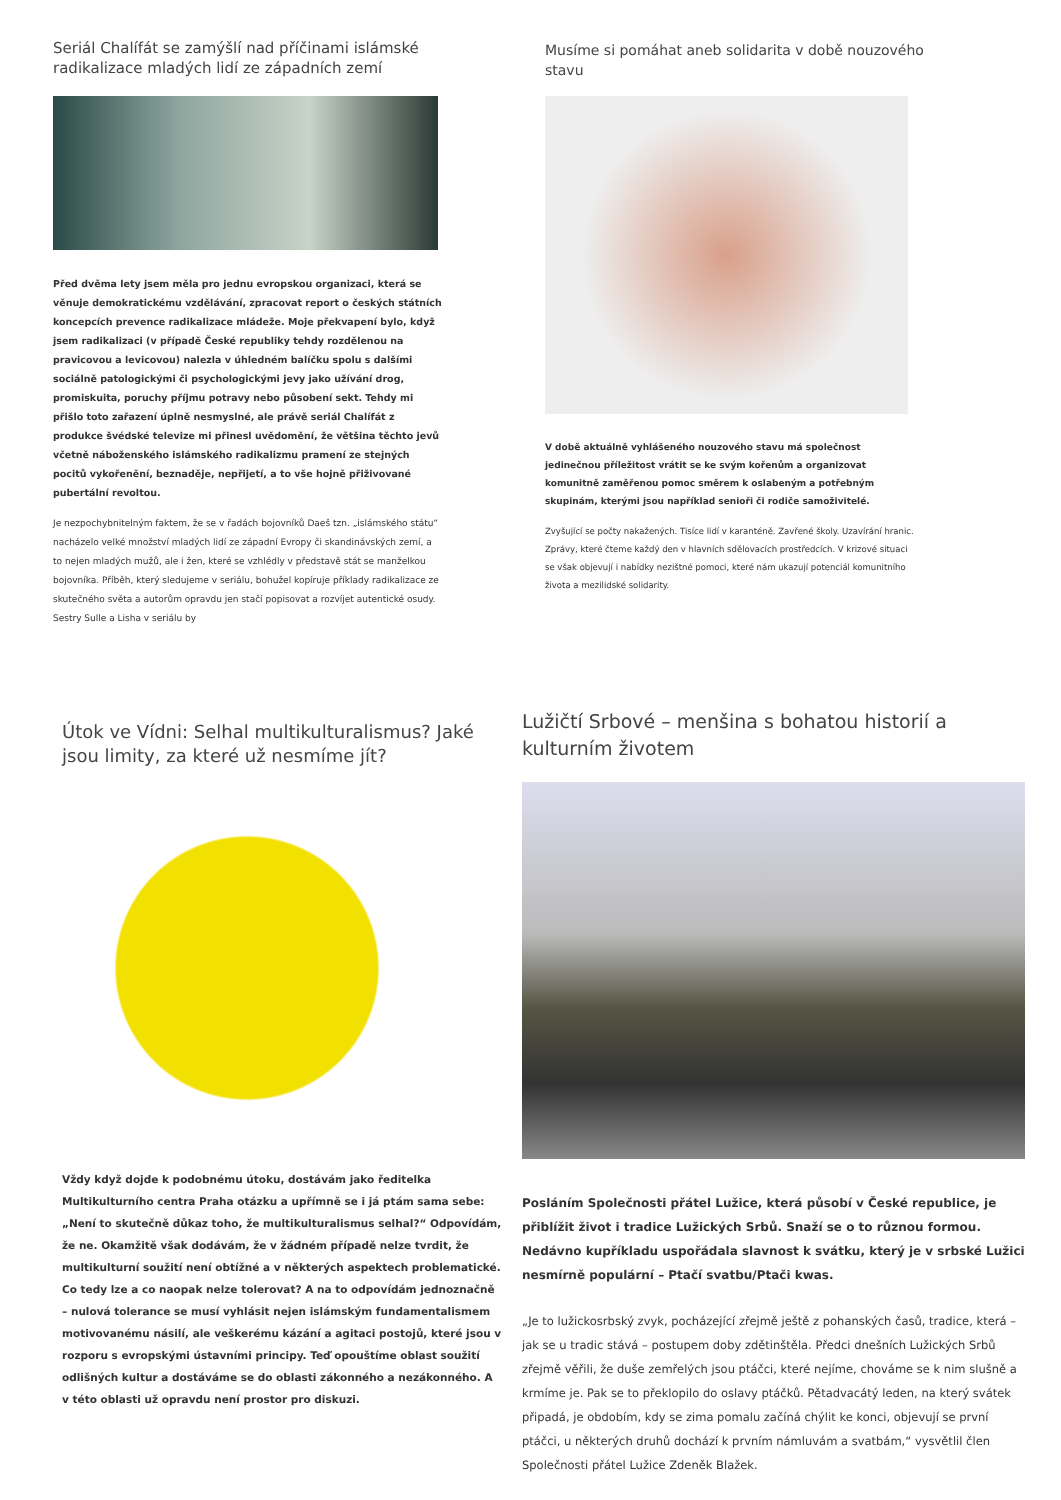Seriál Chalífát se zamýšlí nad příčinami islámské radikalizace mladých lidí ze západních zemí
Před dvěma lety jsem měla pro jednu evropskou organizaci, která se věnuje demokratickému vzdělávání, zpracovat report o českých státních koncepcích prevence radikalizace mládeže. Moje překvapení bylo, když jsem radikalizaci (v případě České republiky tehdy rozdělenou na pravicovou a levicovou) nalezla v úhledném balíčku spolu s dalšími sociálně patologickými či psychologickými jevy jako užívání drog, promiskuita, poruchy příjmu potravy nebo působení sekt. Tehdy mi přišlo toto zařazení úplně nesmyslné, ale právě seriál Chalífát z produkce švédské televize mi přinesl uvědomění, že většina těchto jevů včetně náboženského islámského radikalizmu pramení ze stejných pocitů vykořenění, beznaděje, nepřijetí, a to vše hojně přiživované pubertální revoltou.
Je nezpochybnitelným faktem, že se v řadách bojovníků Daeš tzn. „islámského státu“ nacházelo velké množství mladých lidí ze západní Evropy či skandinávských zemí, a to nejen mladých mužů, ale i žen, které se vzhlédly v představě stát se manželkou bojovníka. Příběh, který sledujeme v seriálu, bohužel kopíruje příklady radikalizace ze skutečného světa a autorům opravdu jen stačí popisovat a rozvíjet autentické osudy. Sestry Sulle a Lisha v seriálu by
Musíme si pomáhat aneb solidarita v době nouzového stavu
V době aktuálně vyhlášeného nouzového stavu má společnost jedinečnou příležitost vrátit se ke svým kořenům a organizovat komunitně zaměřenou pomoc směrem k oslabeným a potřebným skupinám, kterými jsou například senioři či rodiče samoživitelé.
Zvyšující se počty nakažených. Tisíce lidí v karanténě. Zavřené školy. Uzavírání hranic. Zprávy, které čteme každý den v hlavních sdělovacích prostředcích. V krizové situaci se však objevují i nabídky nezištné pomoci, které nám ukazují potenciál komunitního života a mezilidské solidarity.
Útok ve Vídni: Selhal multikulturalismus? Jaké jsou limity, za které už nesmíme jít?
Vždy když dojde k podobnému útoku, dostávám jako ředitelka Multikulturního centra Praha otázku a upřímně se i já ptám sama sebe: „Není to skutečně důkaz toho, že multikulturalismus selhal?“ Odpovídám, že ne. Okamžitě však dodávám, že v žádném případě nelze tvrdit, že multikulturní soužití není obtížné a v některých aspektech problematické. Co tedy lze a co naopak nelze tolerovat? A na to odpovídám jednoznačně – nulová tolerance se musí vyhlásit nejen islámským fundamentalismem motivovanému násilí, ale veškerému kázání a agitaci postojů, které jsou v rozporu s evropskými ústavními principy. Teď opouštíme oblast soužití odlišných kultur a dostáváme se do oblasti zákonného a nezákonného. A v této oblasti už opravdu není prostor pro diskuzi.
Lužičtí Srbové – menšina s bohatou historií a kulturním životem
Posláním Společnosti přátel Lužice, která působí v České republice, je přiblížit život i tradice Lužických Srbů. Snaží se o to různou formou. Nedávno kupříkladu uspořádala slavnost k svátku, který je v srbské Lužici nesmírně populární – Ptačí svatbu/Ptači kwas.
„Je to lužickosrbský zvyk, pocházející zřejmě ještě z pohanských časů, tradice, která – jak se u tradic stává – postupem doby zdětinštěla. Předci dnešních Lužických Srbů zřejmě věřili, že duše zemřelých jsou ptáčci, které nejíme, chováme se k nim slušně a krmíme je. Pak se to překlopilo do oslavy ptáčků. Pětadvacátý leden, na který svátek připadá, je obdobím, kdy se zima pomalu začíná chýlit ke konci, objevují se první ptáčci, u některých druhů dochází k prvním námluvám a svatbám,“ vysvětlil člen Společnosti přátel Lužice Zdeněk Blažek.